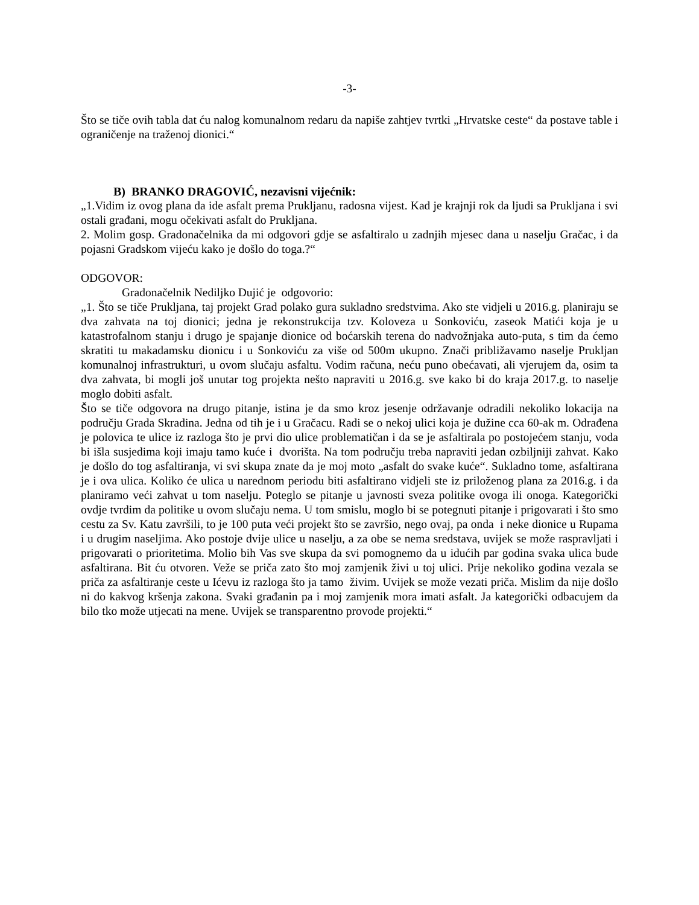-3-
Što se tiče ovih tabla dat ću nalog komunalnom redaru da napiše zahtjev tvrtki „Hrvatske ceste“ da postave table i ograničenje na traženoj dionici.“
B) BRANKO DRAGOVIĆ, nezavisni vijećnik:
„1.Vidim iz ovog plana da ide asfalt prema Prukljanu, radosna vijest. Kad je krajnji rok da ljudi sa Prukljana i svi ostali građani, mogu očekivati asfalt do Prukljana.
2. Molim gosp. Gradonačelnika da mi odgovori gdje se asfaltiralo u zadnjih mjesec dana u naselju Gračac, i da pojasni Gradskom vijeću kako je došlo do toga.?“
ODGOVOR:
Gradonačelnik Nediljko Dujić je odgovorio:
„1. Što se tiče Prukljana, taj projekt Grad polako gura sukladno sredstvima. Ako ste vidjeli u 2016.g. planiraju se dva zahvata na toj dionici; jedna je rekonstrukcija tzv. Koloveza u Sonkoviću, zaseok Matići koja je u katastrofalnom stanju i drugo je spajanje dionice od boćarskih terena do nadvožnjaka auto-puta, s tim da ćemo skratiti tu makadamsku dionicu i u Sonkoviću za više od 500m ukupno. Znači približavamo naselje Prukljan komunalnoj infrastrukturi, u ovom slučaju asfaltu. Vodim računa, neću puno obećavati, ali vjerujem da, osim ta dva zahvata, bi mogli još unutar tog projekta nešto napraviti u 2016.g. sve kako bi do kraja 2017.g. to naselje moglo dobiti asfalt.
Što se tiče odgovora na drugo pitanje, istina je da smo kroz jesenje održavanje odradili nekoliko lokacija na području Grada Skradina. Jedna od tih je i u Gračacu. Radi se o nekoj ulici koja je dužine cca 60-ak m. Odrađena je polovica te ulice iz razloga što je prvi dio ulice problematičan i da se je asfaltirala po postojećem stanju, voda bi išla susjedima koji imaju tamo kuće i dvorišta. Na tom području treba napraviti jedan ozbiljniji zahvat. Kako je došlo do tog asfaltiranja, vi svi skupa znate da je moj moto „asfalt do svake kuće“. Sukladno tome, asfaltirana je i ova ulica. Koliko će ulica u narednom periodu biti asfaltirano vidjeli ste iz priloženog plana za 2016.g. i da planiramo veći zahvat u tom naselju. Poteglo se pitanje u javnosti sveza politike ovoga ili onoga. Kategorički ovdje tvrdim da politike u ovom slučaju nema. U tom smislu, moglo bi se potegnuti pitanje i prigovarati i što smo cestu za Sv. Katu završili, to je 100 puta veći projekt što se završio, nego ovaj, pa onda i neke dionice u Rupama i u drugim naseljima. Ako postoje dvije ulice u naselju, a za obe se nema sredstava, uvijek se može raspravljati i prigovarati o prioritetima. Molio bih Vas sve skupa da svi pomognemo da u idućih par godina svaka ulica bude asfaltirana. Bit ću otvoren. Veže se priča zato što moj zamjenik živi u toj ulici. Prije nekoliko godina vezala se priča za asfaltiranje ceste u Ićevu iz razloga što ja tamo živim. Uvijek se može vezati priča. Mislim da nije došlo ni do kakvog kršenja zakona. Svaki građanin pa i moj zamjenik mora imati asfalt. Ja kategorički odbacujem da bilo tko može utjecati na mene. Uvijek se transparentno provode projekti.“